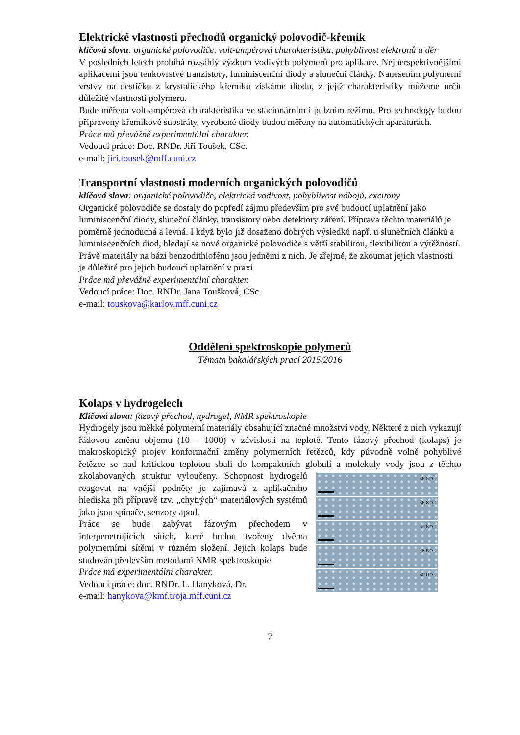Elektrické vlastnosti přechodů organický polovodič-křemík
klíčová slova: organické polovodiče, volt-ampérová charakteristika, pohyblivost elektronů a děr
V posledních letech probíhá rozsáhlý výzkum vodivých polymerů pro aplikace. Nejperspektivnějšími aplikacemi jsou tenkovrstvé tranzistory, luminiscenční diody a sluneční články. Nanesením polymerní vrstvy na destičku z krystalického křemíku získáme diodu, z jejíž charakteristiky můžeme určit důležité vlastnosti polymeru.
Bude měřena volt-ampérová charakteristika ve stacionárním i pulzním režimu. Pro technology budou připraveny křemíkové substráty, vyrobené diody budou měřeny na automatických aparaturách.
Práce má převážně experimentální charakter.
Vedoucí práce: Doc. RNDr. Jiří Toušek, CSc.
e-mail: jiri.tousek@mff.cuni.cz
Transportní vlastnosti moderních organických polovodičů
klíčová slova: organické polovodiče, elektrická vodivost, pohyblivost nábojů, excitony
Organické polovodiče se dostaly do popředí zájmu především pro své budoucí uplatnění jako luminiscenční diody, sluneční články, transistory nebo detektory záření. Příprava těchto materiálů je poměrně jednoduchá a levná. I když bylo již dosaženo dobrých výsledků např. u slunečních článků a luminiscenčních diod, hledají se nové organické polovodiče s větší stabilitou, flexibilitou a výtěžností. Právě materiály na bázi benzodithiofénu jsou jedněmi z nich. Je zřejmé, že zkoumat jejich vlastnosti je důležité pro jejich budoucí uplatnění v praxi.
Práce má převážně experimentální charakter.
Vedoucí práce: Doc. RNDr. Jana Toušková, CSc.
e-mail: touskova@karlov.mff.cuni.cz
Oddělení spektroskopie polymerů
Témata bakalářských prací 2015/2016
Kolaps v hydrogelech
Klíčová slova: fázový přechod, hydrogel, NMR spektroskopie
Hydrogely jsou měkké polymerní materiály obsahující značné množství vody. Některé z nich vykazují řádovou změnu objemu (10 – 1000) v závislosti na teplotě. Tento fázový přechod (kolaps) je makroskopický projev konformační změny polymerních řetězců, kdy původně volně pohyblivé řetězce se nad kritickou teplotou sbalí do kompaktních globulí a 36.5 °C
36.8 °C
37.5 °C
38.5 °C
50.0 °C molekuly vody jsou z těchto zkolabovaných struktur vyloučeny. Schopnost hydrogelů reagovat na vnější podněty je zajímavá z aplikačního hlediska při přípravě tzv. „chytrých“ materiálových systémů jako jsou spínače, senzory apod.
Práce se bude zabývat fázovým přechodem v interpenetrujících sítích, které budou tvořeny dvěma polymerními sítěmi v různém složení. Jejich kolaps bude studován především metodami NMR spektroskopie.
Práce má experimentální charakter.
Vedoucí práce: doc. RNDr. L. Hanyková, Dr.
e-mail: hanykova@kmf.troja.mff.cuni.cz
7